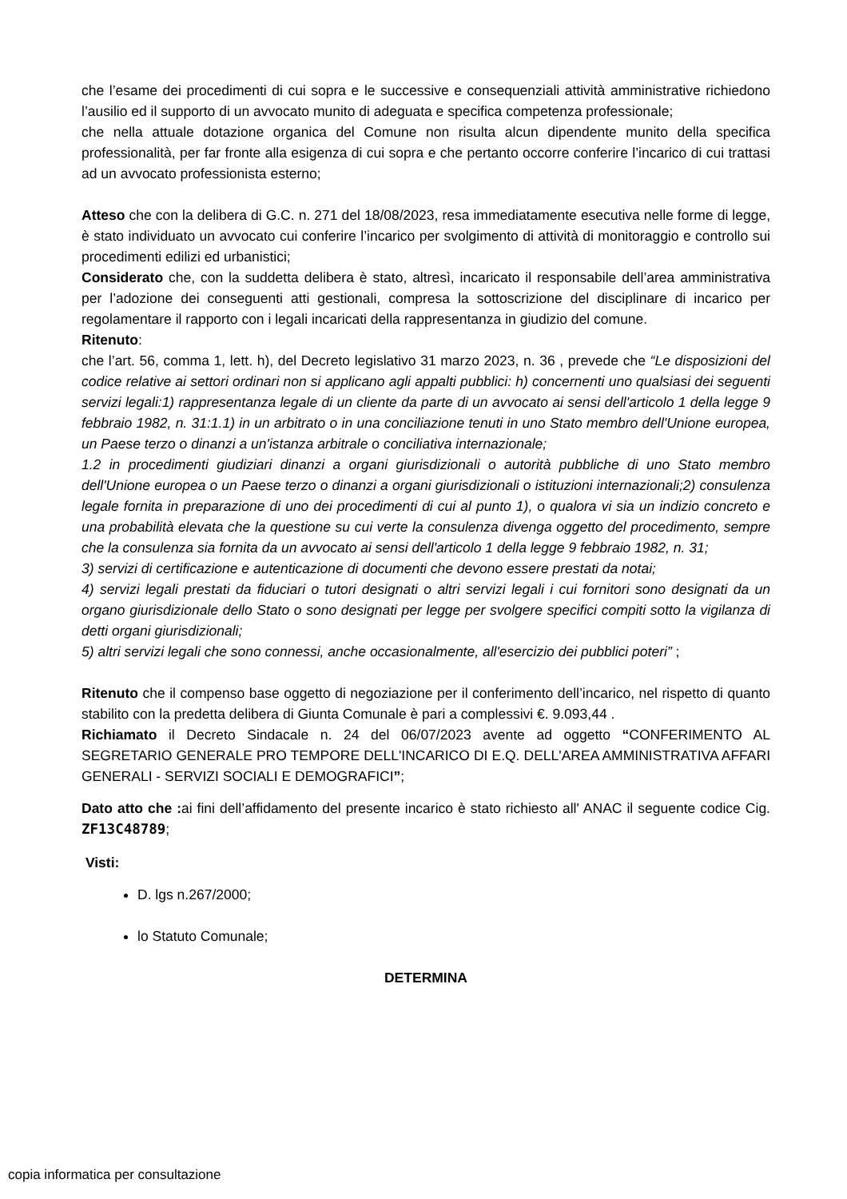che l’esame dei procedimenti di cui sopra e le successive e consequenziali attività amministrative richiedono l’ausilio ed il supporto di un avvocato munito di adeguata e specifica competenza professionale;
che nella attuale dotazione organica del Comune non risulta alcun dipendente munito della specifica professionalità, per far fronte alla esigenza di cui sopra e che pertanto occorre conferire l’incarico di cui trattasi ad un avvocato professionista esterno;
Atteso che con la delibera di G.C. n. 271 del 18/08/2023, resa immediatamente esecutiva nelle forme di legge, è stato individuato un avvocato cui conferire l’incarico per svolgimento di attività di monitoraggio e controllo sui procedimenti edilizi ed urbanistici;
Considerato che, con la suddetta delibera è stato, altresì, incaricato il responsabile dell’area amministrativa per l’adozione dei conseguenti atti gestionali, compresa la sottoscrizione del disciplinare di incarico per regolamentare il rapporto con i legali incaricati della rappresentanza in giudizio del comune.
Ritenuto:
che l’art. 56, comma 1, lett. h), del Decreto legislativo 31 marzo 2023, n. 36 , prevede che “Le disposizioni del codice relative ai settori ordinari non si applicano agli appalti pubblici: h) concernenti uno qualsiasi dei seguenti servizi legali:1) rappresentanza legale di un cliente da parte di un avvocato ai sensi dell'articolo 1 della legge 9 febbraio 1982, n. 31:1.1) in un arbitrato o in una conciliazione tenuti in uno Stato membro dell'Unione europea, un Paese terzo o dinanzi a un'istanza arbitrale o conciliativa internazionale;
1.2 in procedimenti giudiziari dinanzi a organi giurisdizionali o autorità pubbliche di uno Stato membro dell'Unione europea o un Paese terzo o dinanzi a organi giurisdizionali o istituzioni internazionali;2) consulenza legale fornita in preparazione di uno dei procedimenti di cui al punto 1), o qualora vi sia un indizio concreto e una probabilità elevata che la questione su cui verte la consulenza divenga oggetto del procedimento, sempre che la consulenza sia fornita da un avvocato ai sensi dell'articolo 1 della legge 9 febbraio 1982, n. 31;
3) servizi di certificazione e autenticazione di documenti che devono essere prestati da notai;
4) servizi legali prestati da fiduciari o tutori designati o altri servizi legali i cui fornitori sono designati da un organo giurisdizionale dello Stato o sono designati per legge per svolgere specifici compiti sotto la vigilanza di detti organi giurisdizionali;
5) altri servizi legali che sono connessi, anche occasionalmente, all'esercizio dei pubblici poteri” ;
Ritenuto che il compenso base oggetto di negoziazione per il conferimento dell’incarico, nel rispetto di quanto stabilito con la predetta delibera di Giunta Comunale è pari a complessivi €. 9.093,44 .
Richiamato il Decreto Sindacale n. 24 del 06/07/2023 avente ad oggetto “CONFERIMENTO AL SEGRETARIO GENERALE PRO TEMPORE DELL'INCARICO DI E.Q. DELL'AREA AMMINISTRATIVA AFFARI GENERALI - SERVIZI SOCIALI E DEMOGRAFICI”;
Dato atto che : ai fini dell’affidamento del presente incarico è stato richiesto all' ANAC il seguente codice Cig. ZF13C48789;
Visti:
D. lgs n.267/2000;
lo Statuto Comunale;
DETERMINA
copia informatica per consultazione